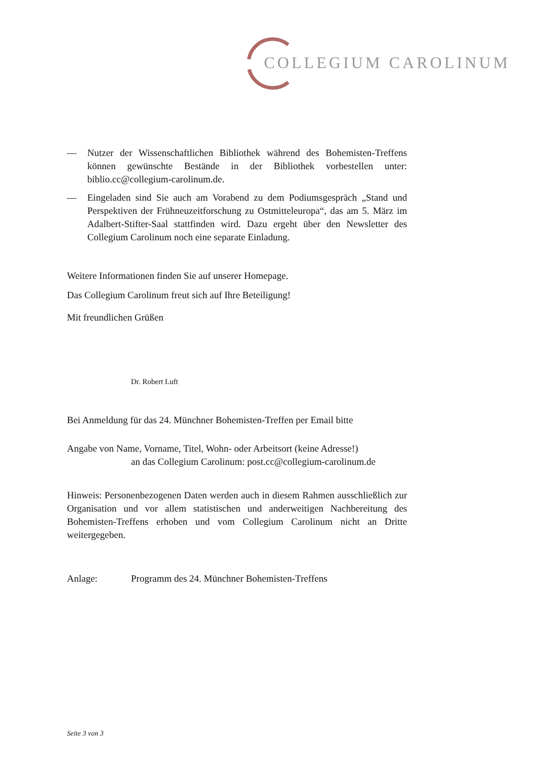COLLEGIUM CAROLINUM
— Nutzer der Wissenschaftlichen Bibliothek während des Bohemisten-Treffens können gewünschte Bestände in der Bibliothek vorbestellen unter: biblio.cc@collegium-carolinum.de.
— Eingeladen sind Sie auch am Vorabend zu dem Podiumsgespräch „Stand und Perspektiven der Frühneuzeitforschung zu Ostmitteleuropa“, das am 5. März im Adalbert-Stifter-Saal stattfinden wird. Dazu ergeht über den Newsletter des Collegium Carolinum noch eine separate Einladung.
Weitere Informationen finden Sie auf unserer Homepage.
Das Collegium Carolinum freut sich auf Ihre Beteiligung!
Mit freundlichen Grüßen
Dr. Robert Luft
Bei Anmeldung für das 24. Münchner Bohemisten-Treffen per Email bitte
Angabe von Name, Vorname, Titel, Wohn- oder Arbeitsort (keine Adresse!)
an das Collegium Carolinum: post.cc@collegium-carolinum.de
Hinweis: Personenbezogenen Daten werden auch in diesem Rahmen ausschließlich zur Organisation und vor allem statistischen und anderweitigen Nachbereitung des Bohemisten-Treffens erhoben und vom Collegium Carolinum nicht an Dritte weitergegeben.
Anlage: Programm des 24. Münchner Bohemisten-Treffens
Seite 3 von 3